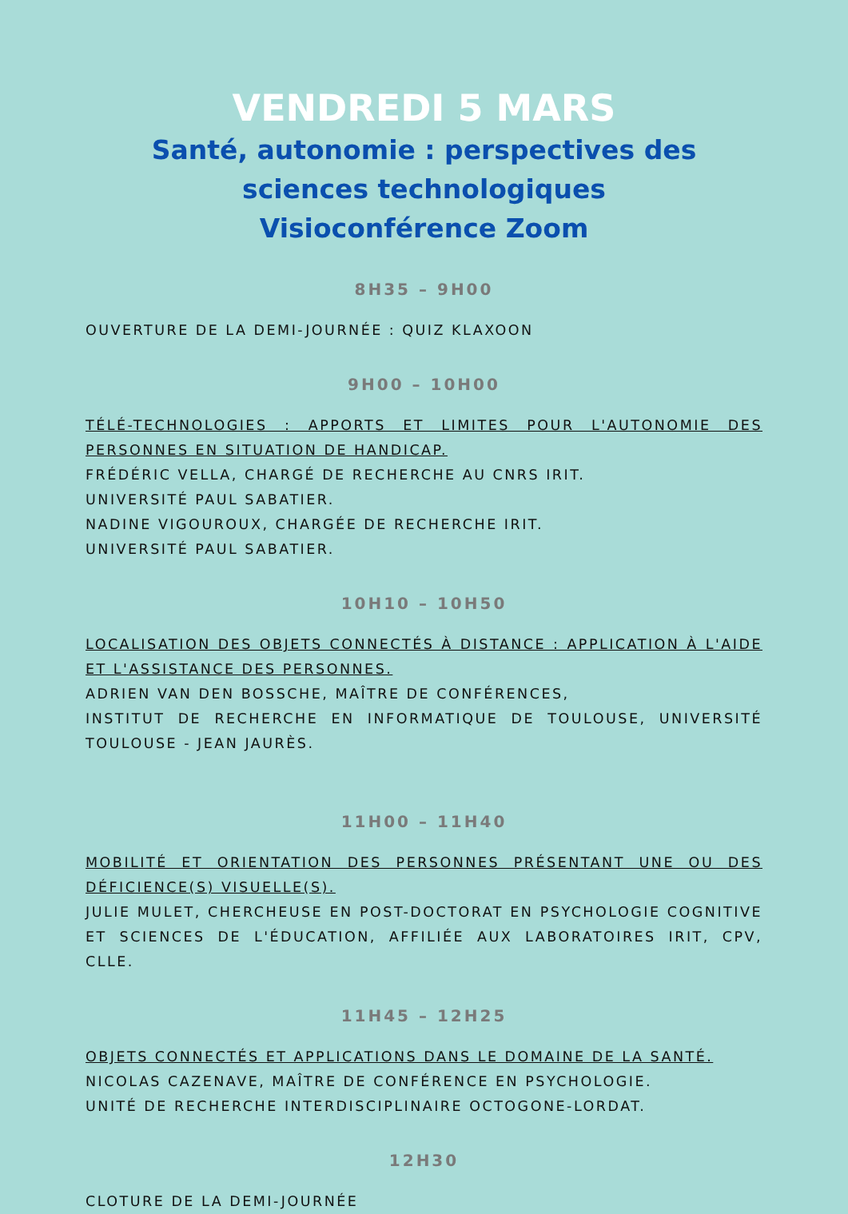VENDREDI 5 MARS
Santé, autonomie : perspectives des sciences technologiques
Visioconférence Zoom
8H35 – 9H00
OUVERTURE DE LA DEMI-JOURNÉE : QUIZ KLAXOON
9H00 – 10H00
TÉLÉ-TECHNOLOGIES : APPORTS ET LIMITES POUR L'AUTONOMIE DES PERSONNES EN SITUATION DE HANDICAP.
FRÉDÉRIC VELLA, CHARGÉ DE RECHERCHE AU CNRS IRIT.
UNIVERSITÉ PAUL SABATIER.
NADINE VIGOUROUX, CHARGÉE DE RECHERCHE IRIT.
UNIVERSITÉ PAUL SABATIER.
10H10 – 10H50
LOCALISATION DES OBJETS CONNECTÉS À DISTANCE : APPLICATION À L'AIDE ET L'ASSISTANCE DES PERSONNES.
ADRIEN VAN DEN BOSSCHE, MAÎTRE DE CONFÉRENCES,
INSTITUT DE RECHERCHE EN INFORMATIQUE DE TOULOUSE, UNIVERSITÉ TOULOUSE - JEAN JAURÈS.
11H00 – 11H40
MOBILITÉ ET ORIENTATION DES PERSONNES PRÉSENTANT UNE OU DES DÉFICIENCE(S) VISUELLE(S).
JULIE MULET, CHERCHEUSE EN POST-DOCTORAT EN PSYCHOLOGIE COGNITIVE ET SCIENCES DE L'ÉDUCATION, AFFILIÉE AUX LABORATOIRES IRIT, CPV, CLLE.
11H45 – 12H25
OBJETS CONNECTÉS ET APPLICATIONS DANS LE DOMAINE DE LA SANTÉ.
NICOLAS CAZENAVE, MAÎTRE DE CONFÉRENCE EN PSYCHOLOGIE.
UNITÉ DE RECHERCHE INTERDISCIPLINAIRE OCTOGONE-LORDAT.
12H30
CLOTURE DE LA DEMI-JOURNÉE